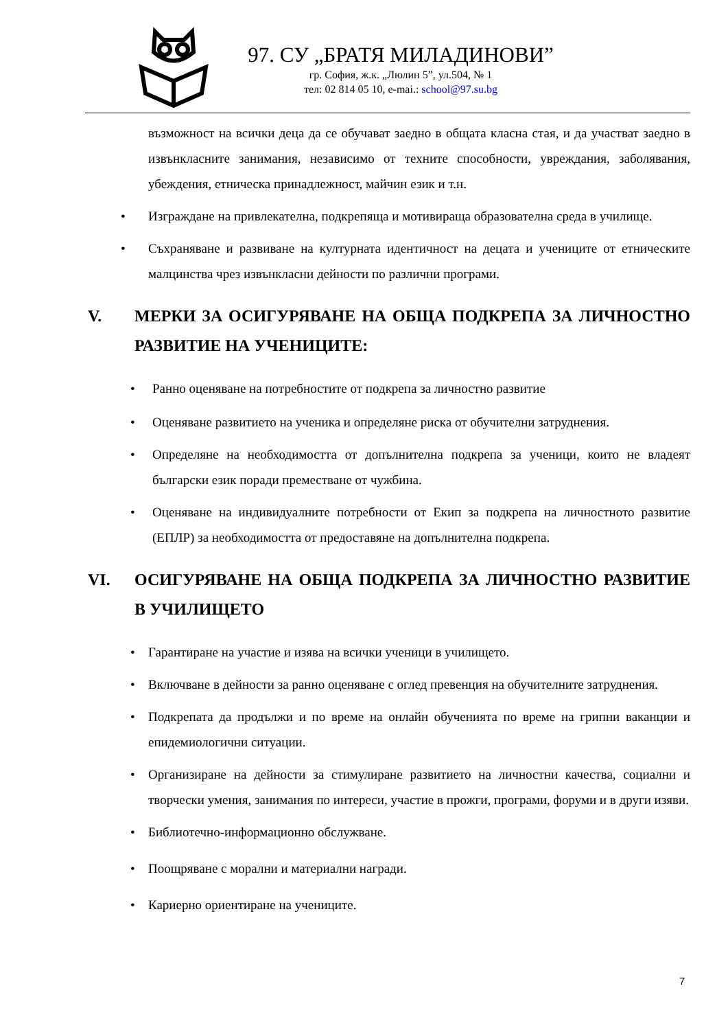97. СУ „БРАТЯ МИЛАДИНОВИ”
гр. София, ж.к. „Люлин 5”, ул.504, № 1
тел: 02 814 05 10, e-mai.: school@97.su.bg
възможност на всички деца да се обучават заедно в общата класна стая, и да участват заедно в извънкласните занимания, независимо от техните способности, увреждания, заболявания, убеждения, етническа принадлежност, майчин език и т.н.
• Изграждане на привлекателна, подкрепяща и мотивираща образователна среда в училище.
• Съхраняване и развиване на културната идентичност на децата и учениците от етническите малцинства чрез извънкласни дейности по различни програми.
V. МЕРКИ ЗА ОСИГУРЯВАНЕ НА ОБЩА ПОДКРЕПА ЗА ЛИЧНОСТНО РАЗВИТИЕ НА УЧЕНИЦИТЕ:
• Ранно оценяване на потребностите от подкрепа за личностно развитие
• Оценяване развитието на ученика и определяне риска от обучителни затруднения.
• Определяне на необходимостта от допълнителна подкрепа за ученици, които не владеят български език поради преместване от чужбина.
• Оценяване на индивидуалните потребности от Екип за подкрепа на личностното развитие (ЕПЛР) за необходимостта от предоставяне на допълнителна подкрепа.
VI. ОСИГУРЯВАНЕ НА ОБЩА ПОДКРЕПА ЗА ЛИЧНОСТНО РАЗВИТИЕ В УЧИЛИЩЕТО
• Гарантиране на участие и изява на всички ученици в училището.
• Включване в дейности за ранно оценяване с оглед превенция на обучителните затруднения.
• Подкрепата да продължи и по време на онлайн обученията по време на грипни ваканции и епидемиологични ситуации.
• Организиране на дейности за стимулиране развитието на личностни качества, социални и творчески умения, занимания по интереси, участие в прожги, програми, форуми и в други изяви.
• Библиотечно-информационно обслужване.
• Поощряване с морални и материални награди.
• Кариерно ориентиране на учениците.
7